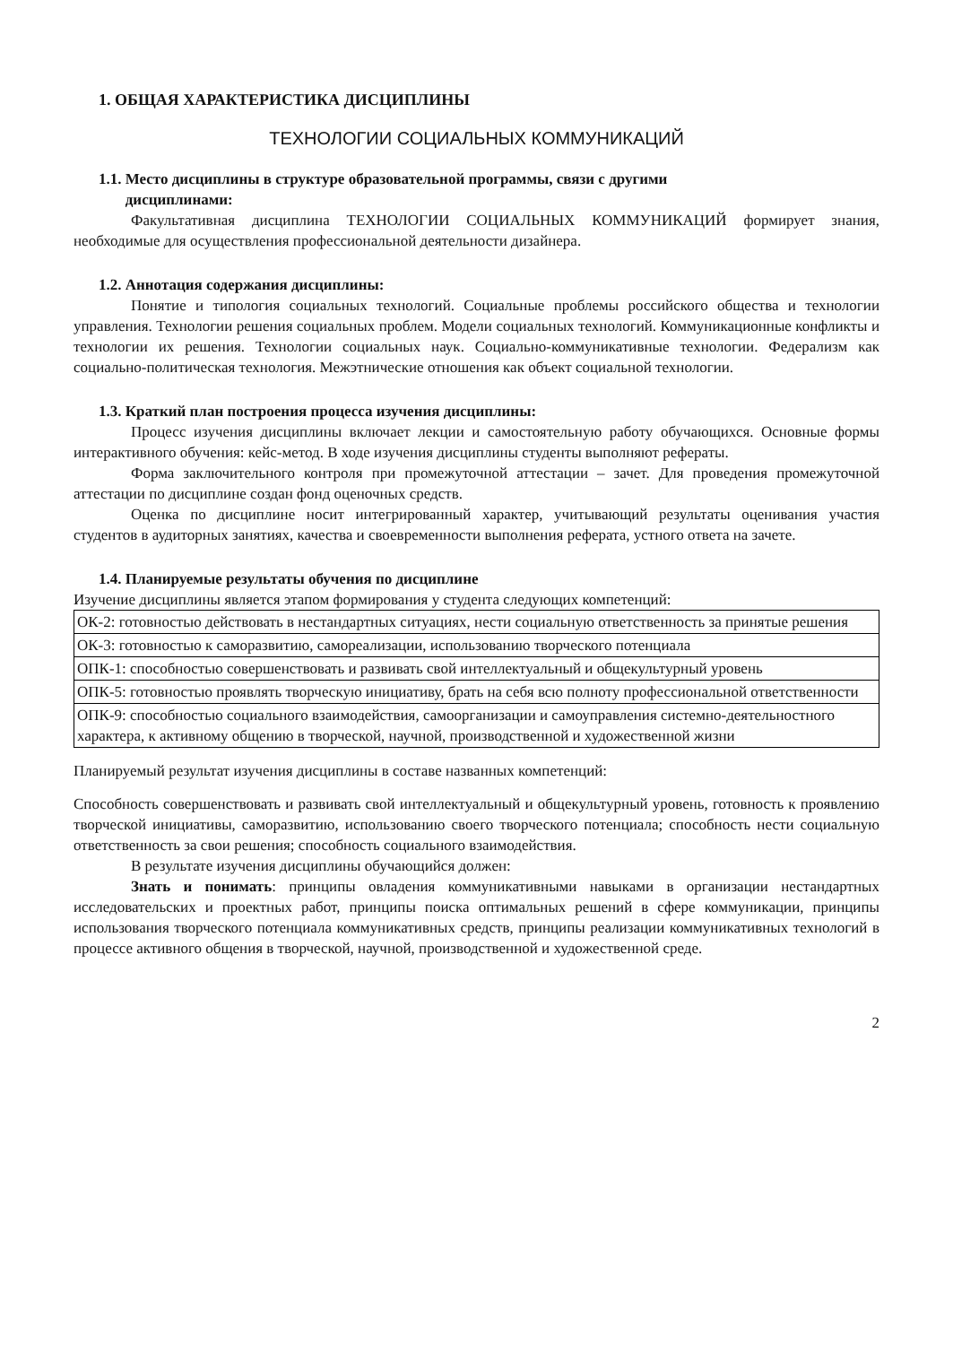1. ОБЩАЯ ХАРАКТЕРИСТИКА ДИСЦИПЛИНЫ
ТЕХНОЛОГИИ СОЦИАЛЬНЫХ КОММУНИКАЦИЙ
1.1. Место дисциплины в структуре образовательной программы, связи с другими
дисциплинами:
Факультативная дисциплина ТЕХНОЛОГИИ СОЦИАЛЬНЫХ КОММУНИКАЦИЙ формирует знания, необходимые для осуществления профессиональной деятельности дизайнера.
1.2. Аннотация содержания дисциплины:
Понятие и типология социальных технологий. Социальные проблемы российского общества и технологии управления. Технологии решения социальных проблем. Модели социальных технологий. Коммуникационные конфликты и технологии их решения. Технологии социальных наук. Социально-коммуникативные технологии. Федерализм как социально-политическая технология. Межэтнические отношения как объект социальной технологии.
1.3. Краткий план построения процесса изучения дисциплины:
Процесс изучения дисциплины включает лекции и самостоятельную работу обучающихся. Основные формы интерактивного обучения: кейс-метод. В ходе изучения дисциплины студенты выполняют рефераты.
Форма заключительного контроля при промежуточной аттестации – зачет. Для проведения промежуточной аттестации по дисциплине создан фонд оценочных средств.
Оценка по дисциплине носит интегрированный характер, учитывающий результаты оценивания участия студентов в аудиторных занятиях, качества и своевременности выполнения реферата, устного ответа на зачете.
1.4. Планируемые результаты обучения по дисциплине
Изучение дисциплины является этапом формирования у студента следующих компетенций:
| ОК-2: готовностью действовать в нестандартных ситуациях, нести социальную ответственность за принятые решения |
| ОК-3: готовностью к саморазвитию, самореализации, использованию творческого потенциала |
| ОПК-1: способностью совершенствовать и развивать свой интеллектуальный и общекультурный уровень |
| ОПК-5: готовностью проявлять творческую инициативу, брать на себя всю полноту профессиональной ответственности |
| ОПК-9: способностью социального взаимодействия, самоорганизации и самоуправления системно-деятельностного характера, к активному общению в творческой, научной, производственной и художественной жизни |
Планируемый результат изучения дисциплины в составе названных компетенций:
Способность совершенствовать и развивать свой интеллектуальный и общекультурный уровень, готовность к проявлению творческой инициативы, саморазвитию, использованию своего творческого потенциала; способность нести социальную ответственность за свои решения; способность социального взаимодействия.
В результате изучения дисциплины обучающийся должен:
Знать и понимать: принципы овладения коммуникативными навыками в организации нестандартных исследовательских и проектных работ, принципы поиска оптимальных решений в сфере коммуникации, принципы использования творческого потенциала коммуникативных средств, принципы реализации коммуникативных технологий в процессе активного общения в творческой, научной, производственной и художественной среде.
2